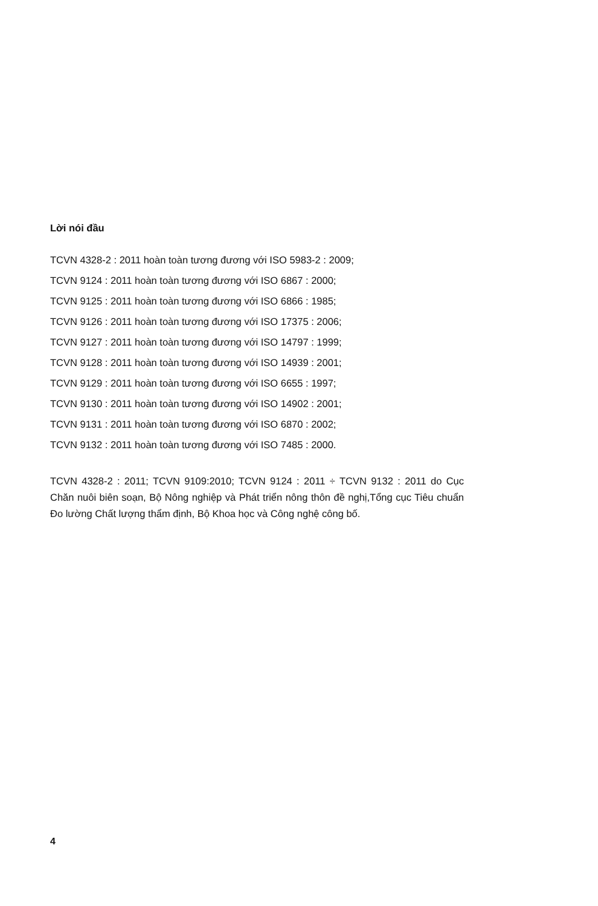Lời nói đầu
TCVN 4328-2 : 2011 hoàn toàn tương đương với ISO 5983-2 : 2009;
TCVN 9124 : 2011 hoàn toàn tương đương với ISO 6867 : 2000;
TCVN 9125 : 2011 hoàn toàn tương đương với ISO 6866 : 1985;
TCVN 9126 : 2011 hoàn toàn tương đương với ISO 17375 : 2006;
TCVN 9127 : 2011 hoàn toàn tương đương với ISO 14797 : 1999;
TCVN 9128 : 2011 hoàn toàn tương đương với ISO 14939 : 2001;
TCVN 9129 : 2011 hoàn toàn tương đương với ISO 6655 : 1997;
TCVN 9130 : 2011 hoàn toàn tương đương với ISO 14902 : 2001;
TCVN 9131 : 2011 hoàn toàn tương đương với ISO 6870 : 2002;
TCVN 9132 : 2011 hoàn toàn tương đương với ISO 7485 : 2000.
TCVN 4328-2 : 2011; TCVN 9109:2010; TCVN 9124 : 2011 ÷ TCVN 9132 : 2011 do Cục Chăn nuôi biên soạn, Bộ Nông nghiệp và Phát triển nông thôn đề nghị,Tổng cục Tiêu chuẩn Đo lường Chất lượng thẩm định, Bộ Khoa học và Công nghệ công bố.
4